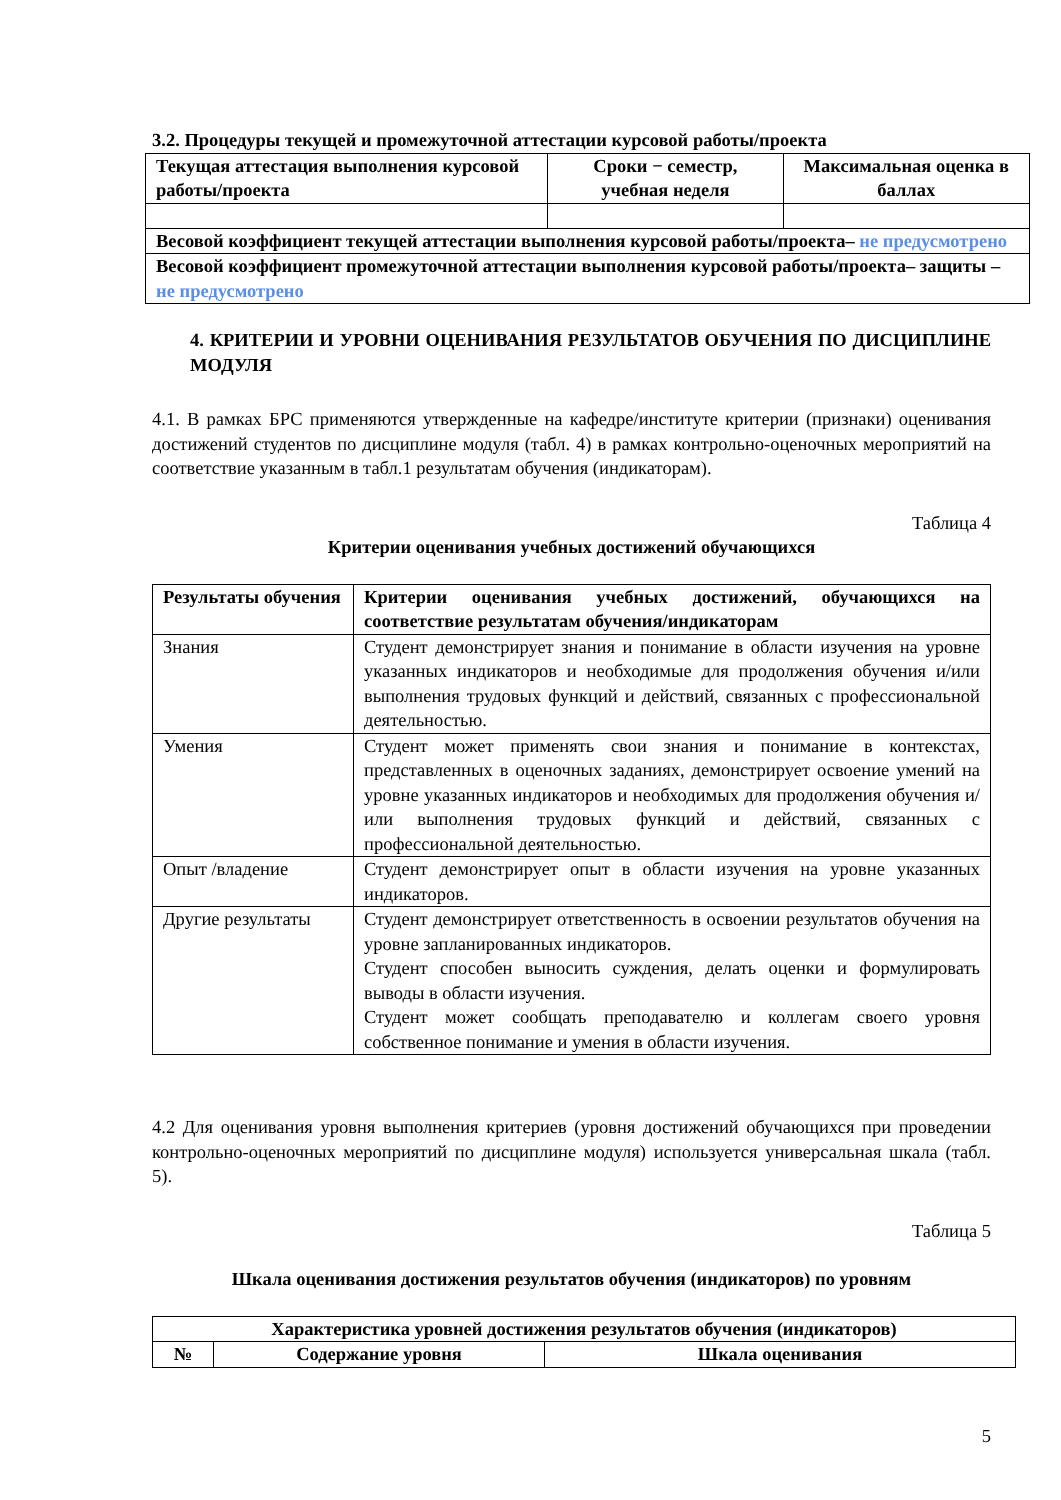3.2. Процедуры текущей и промежуточной аттестации курсовой работы/проекта
| Текущая аттестация выполнения курсовой работы/проекта | Сроки − семестр, учебная неделя | Максимальная оценка в баллах |
| --- | --- | --- |
| Весовой коэффициент текущей аттестации выполнения курсовой работы/проекта– не предусмотрено | | |
| Весовой коэффициент промежуточной аттестации выполнения курсовой работы/проекта– защиты – не предусмотрено | | |
4. КРИТЕРИИ И УРОВНИ ОЦЕНИВАНИЯ РЕЗУЛЬТАТОВ ОБУЧЕНИЯ ПО ДИСЦИПЛИНЕ МОДУЛЯ
4.1. В рамках БРС применяются утвержденные на кафедре/институте критерии (признаки) оценивания достижений студентов по дисциплине модуля (табл. 4) в рамках контрольно-оценочных мероприятий на соответствие указанным в табл.1 результатам обучения (индикаторам).
Таблица 4
Критерии оценивания учебных достижений обучающихся
| Результаты обучения | Критерии оценивания учебных достижений, обучающихся на соответствие результатам обучения/индикаторам |
| --- | --- |
| Знания | Студент демонстрирует знания и понимание в области изучения на уровне указанных индикаторов и необходимые для продолжения обучения и/или выполнения трудовых функций и действий, связанных с профессиональной деятельностью. |
| Умения | Студент может применять свои знания и понимание в контекстах, представленных в оценочных заданиях, демонстрирует освоение умений на уровне указанных индикаторов и необходимых для продолжения обучения и/или выполнения трудовых функций и действий, связанных с профессиональной деятельностью. |
| Опыт /владение | Студент демонстрирует опыт в области изучения на уровне указанных индикаторов. |
| Другие результаты | Студент демонстрирует ответственность в освоении результатов обучения на уровне запланированных индикаторов. Студент способен выносить суждения, делать оценки и формулировать выводы в области изучения. Студент может сообщать преподавателю и коллегам своего уровня собственное понимание и умения в области изучения. |
4.2 Для оценивания уровня выполнения критериев (уровня достижений обучающихся при проведении контрольно-оценочных мероприятий по дисциплине модуля) используется универсальная шкала (табл. 5).
Таблица 5
Шкала оценивания достижения результатов обучения (индикаторов) по уровням
| Характеристика уровней достижения результатов обучения (индикаторов) | | |
| --- | --- | --- |
| № | Содержание уровня | Шкала оценивания |
5